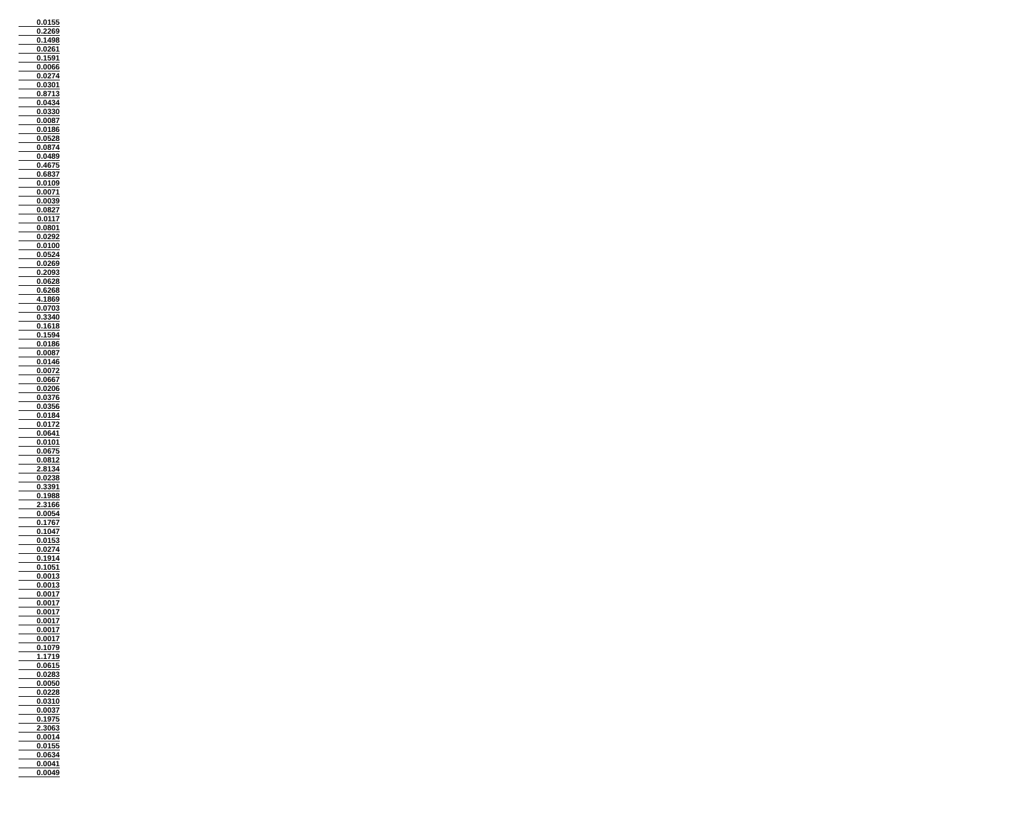| 0.0155 |
| 0.2269 |
| 0.1498 |
| 0.0261 |
| 0.1591 |
| 0.0066 |
| 0.0274 |
| 0.0301 |
| 0.8713 |
| 0.0434 |
| 0.0330 |
| 0.0087 |
| 0.0186 |
| 0.0528 |
| 0.0874 |
| 0.0489 |
| 0.4675 |
| 0.6837 |
| 0.0109 |
| 0.0071 |
| 0.0039 |
| 0.0827 |
| 0.0117 |
| 0.0801 |
| 0.0292 |
| 0.0100 |
| 0.0524 |
| 0.0269 |
| 0.2093 |
| 0.0628 |
| 0.6268 |
| 4.1869 |
| 0.0703 |
| 0.3340 |
| 0.1618 |
| 0.1594 |
| 0.0186 |
| 0.0087 |
| 0.0146 |
| 0.0072 |
| 0.0667 |
| 0.0206 |
| 0.0376 |
| 0.0356 |
| 0.0184 |
| 0.0172 |
| 0.0641 |
| 0.0101 |
| 0.0675 |
| 0.0812 |
| 2.8134 |
| 0.0238 |
| 0.3391 |
| 0.1988 |
| 2.3166 |
| 0.0054 |
| 0.1767 |
| 0.1047 |
| 0.0153 |
| 0.0274 |
| 0.1914 |
| 0.1051 |
| 0.0013 |
| 0.0013 |
| 0.0017 |
| 0.0017 |
| 0.0017 |
| 0.0017 |
| 0.0017 |
| 0.0017 |
| 0.1079 |
| 1.1719 |
| 0.0615 |
| 0.0283 |
| 0.0050 |
| 0.0228 |
| 0.0310 |
| 0.0037 |
| 0.1975 |
| 2.3063 |
| 0.0014 |
| 0.0155 |
| 0.0634 |
| 0.0041 |
| 0.0049 |